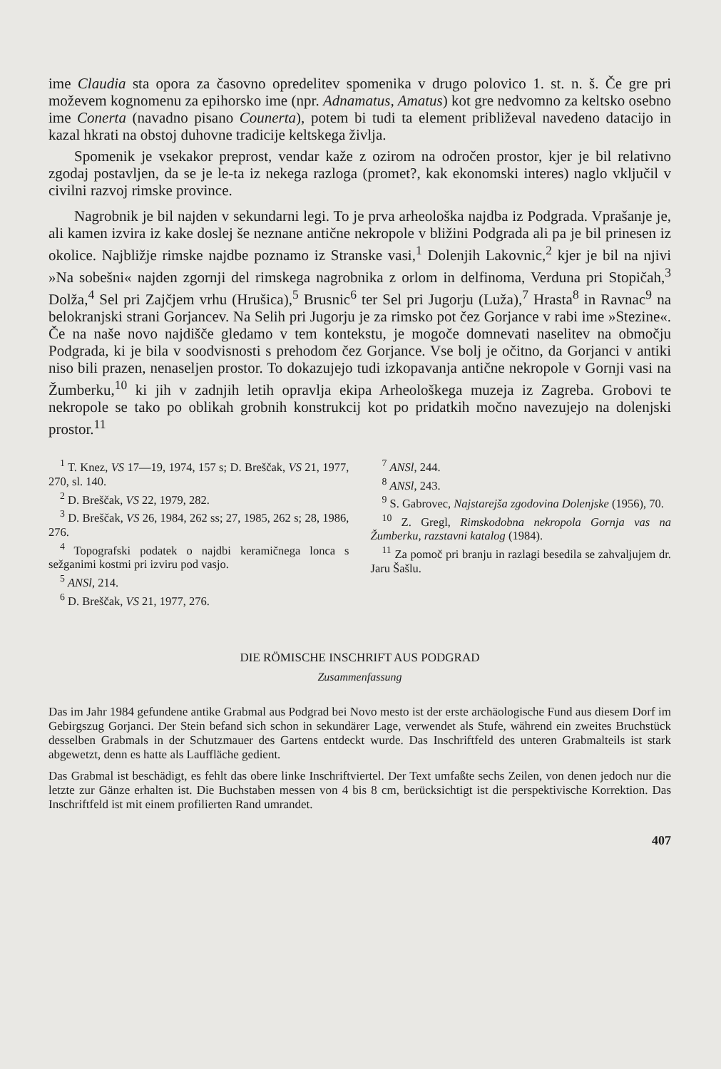ime Claudia sta opora za časovno opredelitev spomenika v drugo polovico 1. st. n. š. Če gre pri moževem kognomenu za epihorsko ime (npr. Adnamatus, Amatus) kot gre nedvomno za keltsko osebno ime Conerta (navadno pisano Counerta), potem bi tudi ta element približeval navedeno datacijo in kazal hkrati na obstoj duhovne tradicije keltskega življa.
Spomenik je vsekakor preprost, vendar kaže z ozirom na odročen prostor, kjer je bil relativno zgodaj postavljen, da se je le-ta iz nekega razloga (promet?, kak ekonomski interes) naglo vključil v civilni razvoj rimske province.
Nagrobnik je bil najden v sekundarni legi. To je prva arheološka najdba iz Podgrada. Vprašanje je, ali kamen izvira iz kake doslej še neznane antične nekropole v bližini Podgrada ali pa je bil prinesen iz okolice. Najbližje rimske najdbe poznamo iz Stranske vasi,<sup>1</sup> Dolenjih Lakovnic,<sup>2</sup> kjer je bil na njivi »Na sobešni« najden zgornji del rimskega nagrobnika z orlom in delfinoma, Verduna pri Stopičah,<sup>3</sup> Dolža,<sup>4</sup> Sel pri Zajčjem vrhu (Hrušica),<sup>5</sup> Brusnic<sup>6</sup> ter Sel pri Jugorju (Luža),<sup>7</sup> Hrasta<sup>8</sup> in Ravnac<sup>9</sup> na belokranjski strani Gorjancev. Na Selih pri Jugorju je za rimsko pot čez Gorjance v rabi ime »Stezine«. Če na naše novo najdišče gledamo v tem kontekstu, je mogoče domnevati naselitev na območju Podgrada, ki je bila v soodvisnosti s prehodom čez Gorjance. Vse bolj je očitno, da Gorjanci v antiki niso bili prazen, nenaseljen prostor. To dokazujejo tudi izkopavanja antične nekropole v Gornji vasi na Žumberku,<sup>10</sup> ki jih v zadnjih letih opravlja ekipa Arheološkega muzeja iz Zagreba. Grobovi te nekropole se tako po oblikah grobnih konstrukcij kot po pridatkih močno navezujejo na dolenjski prostor.<sup>11</sup>
<sup>1</sup> T. Knez, VS 17—19, 1974, 157 s; D. Breščak, VS 21, 1977, 270, sl. 140.
<sup>2</sup> D. Breščak, VS 22, 1979, 282.
<sup>3</sup> D. Breščak, VS 26, 1984, 262 ss; 27, 1985, 262 s; 28, 1986, 276.
<sup>4</sup> Topografski podatek o najdbi keramičnega lonca s sežganimi kostmi pri izviru pod vasjo.
<sup>5</sup> ANSl, 214.
<sup>6</sup> D. Breščak, VS 21, 1977, 276.
<sup>7</sup> ANSl, 244.
<sup>8</sup> ANSl, 243.
<sup>9</sup> S. Gabrovec, Najstarejša zgodovina Dolenjske (1956), 70.
<sup>10</sup> Z. Gregl, Rimskodobna nekropola Gornja vas na Žumberku, razstavni katalog (1984).
<sup>11</sup> Za pomoč pri branju in razlagi besedila se zahvaljujem dr. Jaru Šašlu.
DIE RÖMISCHE INSCHRIFT AUS PODGRAD
Zusammenfassung
Das im Jahr 1984 gefundene antike Grabmal aus Podgrad bei Novo mesto ist der erste archäologische Fund aus diesem Dorf im Gebirgszug Gorjanci. Der Stein befand sich schon in sekundärer Lage, verwendet als Stufe, während ein zweites Bruchstück desselben Grabmals in der Schutzmauer des Gartens entdeckt wurde. Das Inschriftfeld des unteren Grabmalteils ist stark abgewetzt, denn es hatte als Lauffläche gedient.
Das Grabmal ist beschädigt, es fehlt das obere linke Inschriftviertel. Der Text umfaßte sechs Zeilen, von denen jedoch nur die letzte zur Gänze erhalten ist. Die Buchstaben messen von 4 bis 8 cm, berücksichtigt ist die perspektivische Korrektion. Das Inschriftfeld ist mit einem profilierten Rand umrandet.
407